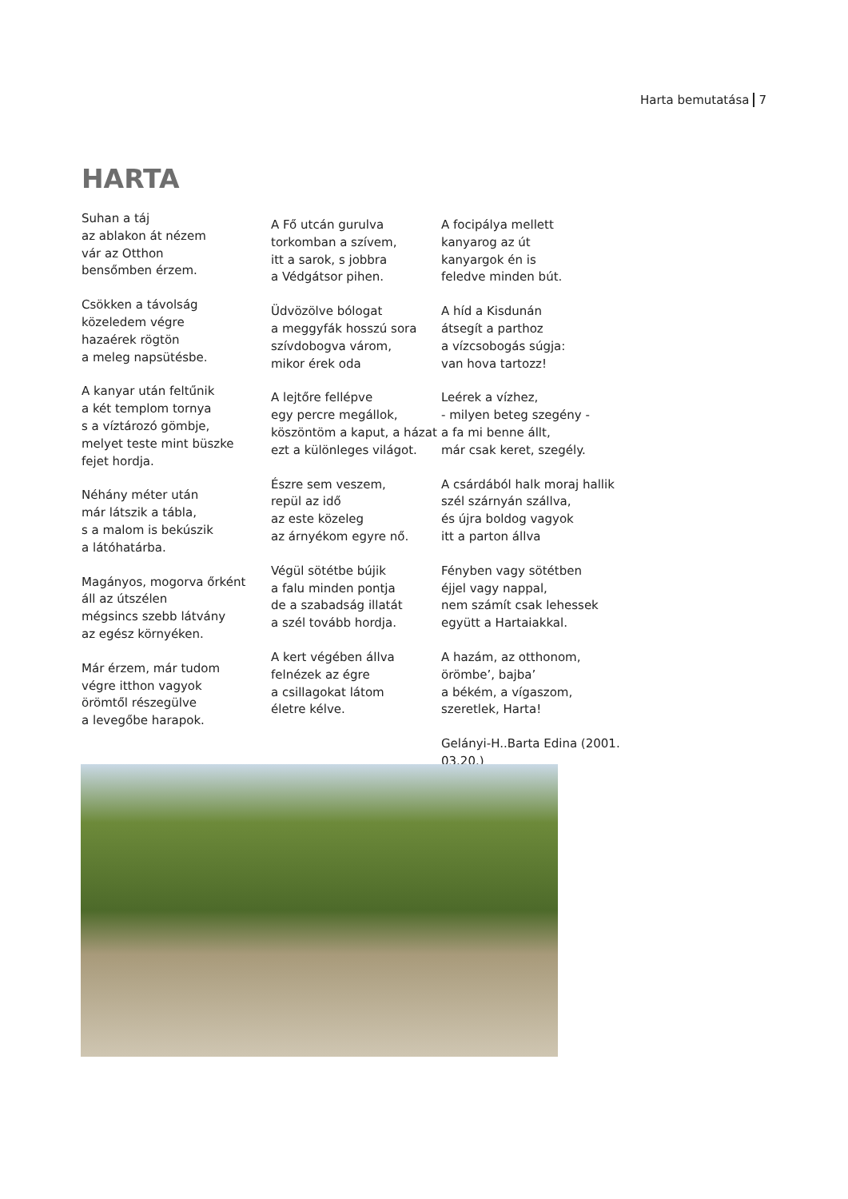Harta bemutatása 7
HARTA
Suhan a táj
az ablakon át nézem
vár az Otthon
bensőmben érzem.
Csökken a távolság
közeledem végre
hazaérek rögtön
a meleg napsütésbe.
A kanyar után feltűnik
a két templom tornya
s a víztározó gömbje,
melyet teste mint büszke
fejet hordja.
Néhány méter után
már látszik a tábla,
s a malom is bekúszik
a látóhatárba.
Magányos, mogorva őrként
áll az útszélen
mégsincs szebb látvány
az egész környéken.
Már érzem, már tudom
végre itthon vagyok
örömtől részegülve
a levegőbe harapok.
A Fő utcán gurulva
torkomban a szívem,
itt a sarok, s jobbra
a Védgátsor pihen.
Üdvözölve bólogat
a meggyfák hosszú sora
szívdobogva várom,
mikor érek oda
A lejtőre fellépve
egy percre megállok,
köszöntöm a kaput, a házat
ezt a különleges világot.
Észre sem veszem,
repül az idő
az este közeleg
az árnyékom egyre nő.
Végül sötétbe bújik
a falu minden pontja
de a szabadság illatát
a szél tovább hordja.
A kert végében állva
felnézek az égre
a csillagokat látom
életre kélve.
A focipálya mellett
kanyarog az út
kanyargok én is
feledve minden bút.
A híd a Kisdunán
átsegít a parthoz
a vízcsobogás súgja:
van hova tartozz!
Leérek a vízhez,
- milyen beteg szegény -
a fa mi benne állt,
már csak keret, szegély.
A csárdából halk moraj hallik
szél szárnyán szállva,
és újra boldog vagyok
itt a parton állva
Fényben vagy sötétben
éjjel vagy nappal,
nem számít csak lehessek
együtt a Hartaiakkal.
A hazám, az otthonom,
örömbe’, bajba’
a békém, a vígaszom,
szeretlek, Harta!
Gelányi-H..Barta Edina (2001. 03.20.)